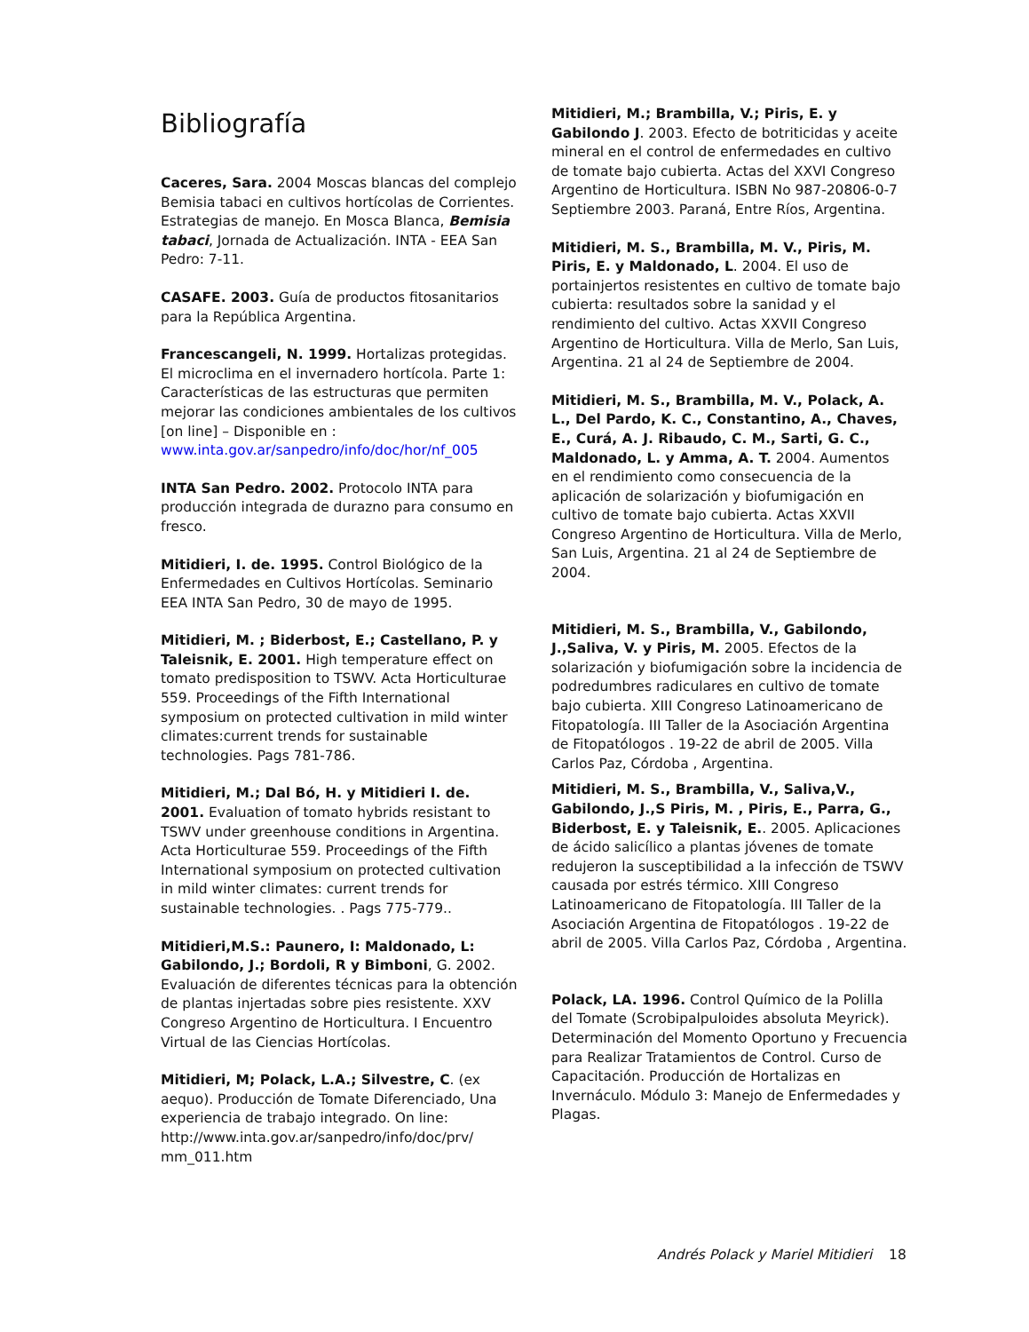Bibliografía
Caceres, Sara. 2004 Moscas blancas del complejo Bemisia tabaci en cultivos hortícolas de Corrientes. Estrategias de manejo. En Mosca Blanca, Bemisia tabaci, Jornada de Actualización. INTA - EEA San Pedro: 7-11.
CASAFE. 2003. Guía de productos fitosanitarios para la República Argentina.
Francescangeli, N. 1999. Hortalizas protegidas. El microclima en el invernadero hortícola. Parte 1: Características de las estructuras que permiten mejorar las condiciones ambientales de los cultivos [on line] – Disponible en : www.inta.gov.ar/sanpedro/info/doc/hor/nf_005
INTA San Pedro. 2002. Protocolo INTA para producción integrada de durazno para consumo en fresco.
Mitidieri, I. de. 1995. Control Biológico de la Enfermedades en Cultivos Hortícolas. Seminario EEA INTA San Pedro, 30 de mayo de 1995.
Mitidieri, M. ; Biderbost, E.; Castellano, P. y Taleisnik, E. 2001. High temperature effect on tomato predisposition to TSWV. Acta Horticulturae 559. Proceedings of the Fifth International symposium on protected cultivation in mild winter climates:current trends for sustainable technologies. Pags 781-786.
Mitidieri, M.; Dal Bó, H. y Mitidieri I. de. 2001. Evaluation of tomato hybrids resistant to TSWV under greenhouse conditions in Argentina. Acta Horticulturae 559. Proceedings of the Fifth International symposium on protected cultivation in mild winter climates: current trends for sustainable technologies. . Pags 775-779..
Mitidieri,M.S.: Paunero, I: Maldonado, L: Gabilondo, J.; Bordoli, R y Bimboni, G. 2002. Evaluación de diferentes técnicas para la obtención de plantas injertadas sobre pies resistente. XXV Congreso Argentino de Horticultura. I Encuentro Virtual de las Ciencias Hortícolas.
Mitidieri, M; Polack, L.A.; Silvestre, C. (ex aequo). Producción de Tomate Diferenciado, Una experiencia de trabajo integrado. On line: http://www.inta.gov.ar/sanpedro/info/doc/prv/ mm_011.htm
Mitidieri, M.; Brambilla, V.; Piris, E. y Gabilondo J. 2003. Efecto de botriticidas y aceite mineral en el control de enfermedades en cultivo de tomate bajo cubierta. Actas del XXVI Congreso Argentino de Horticultura. ISBN No 987-20806-0-7 Septiembre 2003. Paraná, Entre Ríos, Argentina.
Mitidieri, M. S., Brambilla, M. V., Piris, M. Piris, E. y Maldonado, L. 2004. El uso de portainjertos resistentes en cultivo de tomate bajo cubierta: resultados sobre la sanidad y el rendimiento del cultivo. Actas XXVII Congreso Argentino de Horticultura. Villa de Merlo, San Luis, Argentina. 21 al 24 de Septiembre de 2004.
Mitidieri, M. S., Brambilla, M. V., Polack, A. L., Del Pardo, K. C., Constantino, A., Chaves, E., Curá, A. J. Ribaudo, C. M., Sarti, G. C., Maldonado, L. y Amma, A. T. 2004. Aumentos en el rendimiento como consecuencia de la aplicación de solarización y biofumigación en cultivo de tomate bajo cubierta. Actas XXVII Congreso Argentino de Horticultura. Villa de Merlo, San Luis, Argentina. 21 al 24 de Septiembre de 2004.
Mitidieri, M. S., Brambilla, V., Gabilondo, J.,Saliva, V. y Piris, M. 2005. Efectos de la solarización y biofumigación sobre la incidencia de podredumbres radiculares en cultivo de tomate bajo cubierta. XIII Congreso Latinoamericano de Fitopatología. III Taller de la Asociación Argentina de Fitopatólogos . 19-22 de abril de 2005. Villa Carlos Paz, Córdoba , Argentina.
Mitidieri, M. S., Brambilla, V., Saliva,V., Gabilondo, J.,S Piris, M. , Piris, E., Parra, G., Biderbost, E. y Taleisnik, E.. 2005. Aplicaciones de ácido salicílico a plantas jóvenes de tomate redujeron la susceptibilidad a la infección de TSWV causada por estrés térmico. XIII Congreso Latinoamericano de Fitopatología. III Taller de la Asociación Argentina de Fitopatólogos . 19-22 de abril de 2005. Villa Carlos Paz, Córdoba , Argentina.
Polack, LA. 1996. Control Químico de la Polilla del Tomate (Scrobipalpuloides absoluta Meyrick). Determinación del Momento Oportuno y Frecuencia para Realizar Tratamientos de Control. Curso de Capacitación. Producción de Hortalizas en Invernáculo. Módulo 3: Manejo de Enfermedades y Plagas.
Andrés Polack y Mariel Mitidieri 18